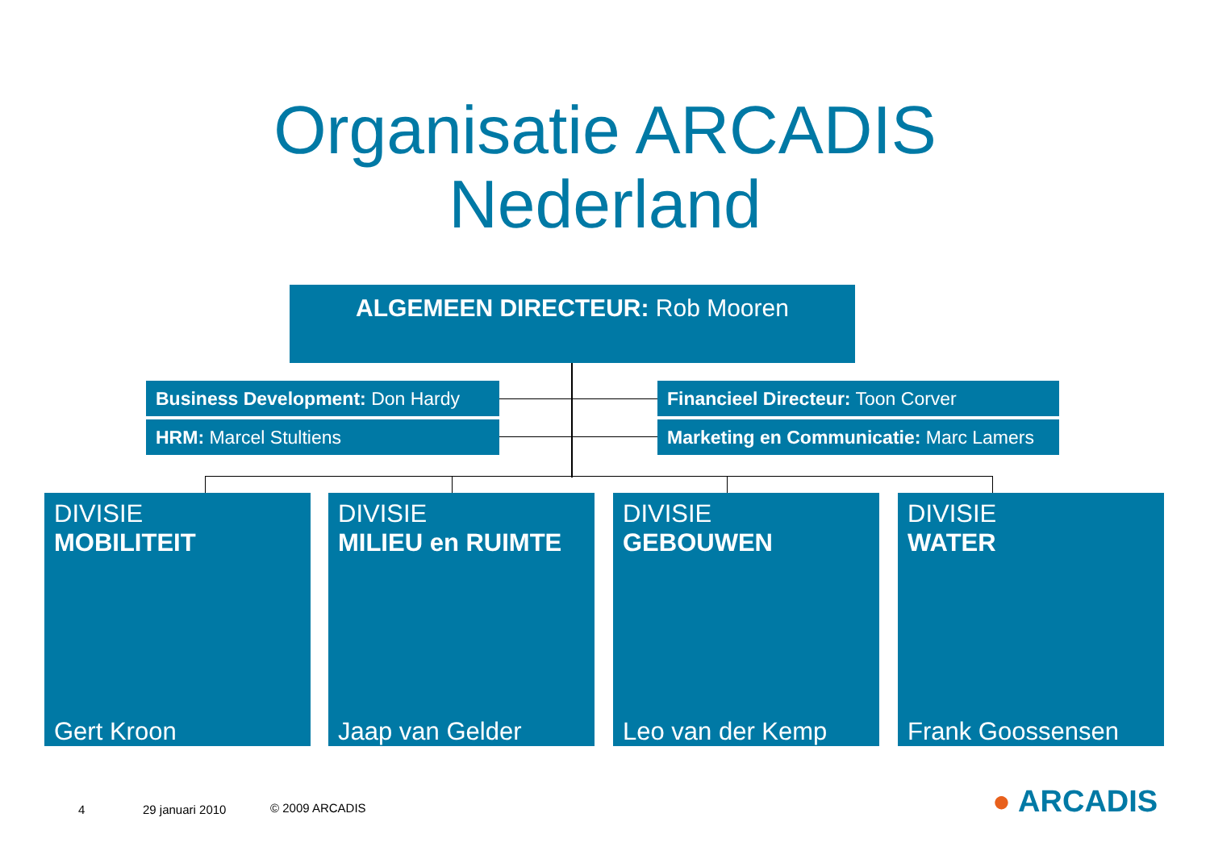Organisatie ARCADIS
Nederland
ALGEMEEN DIRECTEUR: Rob Mooren
Business Development: Don Hardy
HRM: Marcel Stultiens
Financieel Directeur: Toon Corver
Marketing en Communicatie: Marc Lamers
DIVISIE
MOBILITEIT
Gert Kroon
DIVISIE
MILIEU en RUIMTE
Jaap van Gelder
DIVISIE
GEBOUWEN
Leo van der Kemp
DIVISIE
WATER
Frank Goossensen
4 29 januari 2010 © 2009 ARCADIS ● ARCADIS